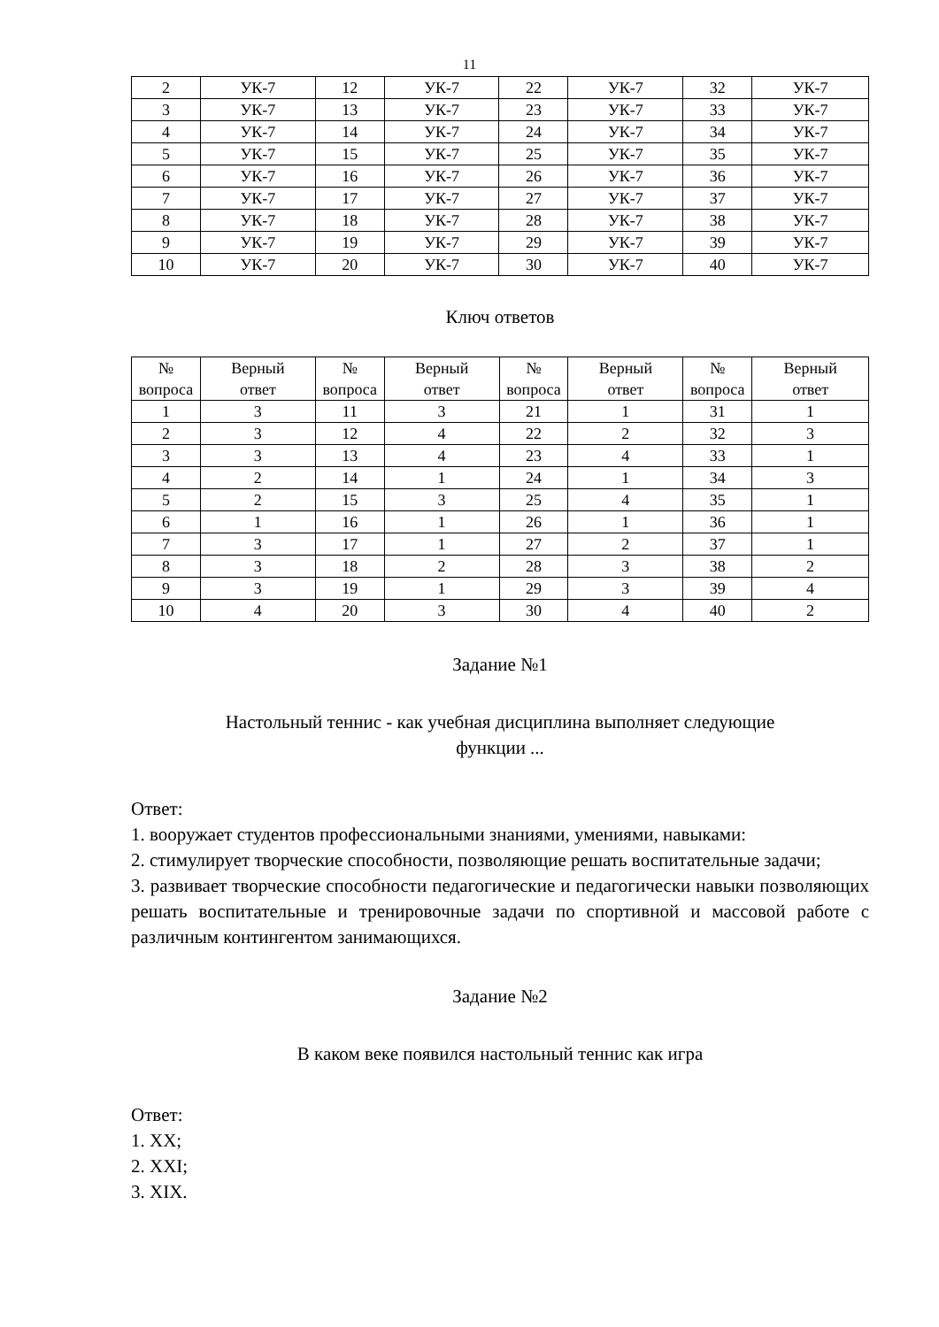11
| 2 | УК-7 | 12 | УК-7 | 22 | УК-7 | 32 | УК-7 |
| 3 | УК-7 | 13 | УК-7 | 23 | УК-7 | 33 | УК-7 |
| 4 | УК-7 | 14 | УК-7 | 24 | УК-7 | 34 | УК-7 |
| 5 | УК-7 | 15 | УК-7 | 25 | УК-7 | 35 | УК-7 |
| 6 | УК-7 | 16 | УК-7 | 26 | УК-7 | 36 | УК-7 |
| 7 | УК-7 | 17 | УК-7 | 27 | УК-7 | 37 | УК-7 |
| 8 | УК-7 | 18 | УК-7 | 28 | УК-7 | 38 | УК-7 |
| 9 | УК-7 | 19 | УК-7 | 29 | УК-7 | 39 | УК-7 |
| 10 | УК-7 | 20 | УК-7 | 30 | УК-7 | 40 | УК-7 |
Ключ ответов
| № вопроса | Верный ответ | № вопроса | Верный ответ | № вопроса | Верный ответ | № вопроса | Верный ответ |
| --- | --- | --- | --- | --- | --- | --- | --- |
| 1 | 3 | 11 | 3 | 21 | 1 | 31 | 1 |
| 2 | 3 | 12 | 4 | 22 | 2 | 32 | 3 |
| 3 | 3 | 13 | 4 | 23 | 4 | 33 | 1 |
| 4 | 2 | 14 | 1 | 24 | 1 | 34 | 3 |
| 5 | 2 | 15 | 3 | 25 | 4 | 35 | 1 |
| 6 | 1 | 16 | 1 | 26 | 1 | 36 | 1 |
| 7 | 3 | 17 | 1 | 27 | 2 | 37 | 1 |
| 8 | 3 | 18 | 2 | 28 | 3 | 38 | 2 |
| 9 | 3 | 19 | 1 | 29 | 3 | 39 | 4 |
| 10 | 4 | 20 | 3 | 30 | 4 | 40 | 2 |
Задание №1
Настольный теннис - как учебная дисциплина выполняет следующие
функции ...
Ответ:
1. вооружает студентов профессиональными знаниями, умениями, навыками:
2. стимулирует творческие способности, позволяющие решать воспитательные задачи;
3. развивает творческие способности педагогические и педагогически навыки позволяющих решать воспитательные и тренировочные задачи по спортивной и массовой работе с различным контингентом занимающихся.
Задание №2
В каком веке появился настольный теннис как игра
Ответ:
1. XX;
2. XXI;
3. XIX.